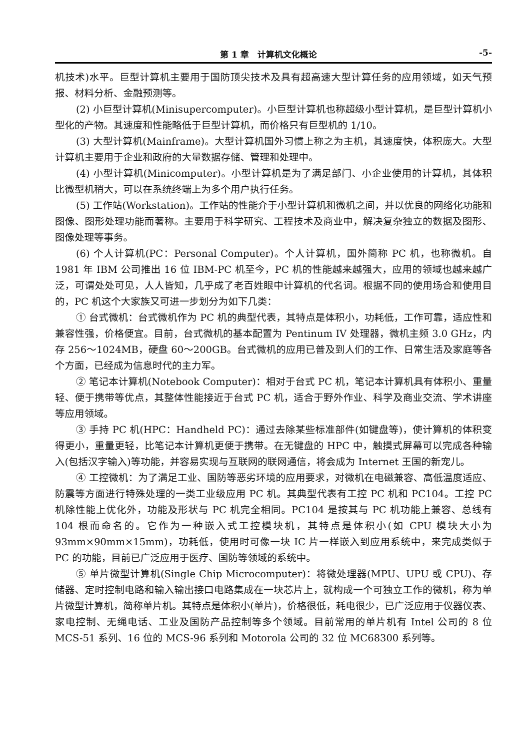第 1 章　计算机文化概论 -5-
机技术)水平。巨型计算机主要用于国防顶尖技术及具有超高速大型计算任务的应用领域，如天气预报、材料分析、金融预测等。
(2) 小巨型计算机(Minisupercomputer)。小巨型计算机也称超级小型计算机，是巨型计算机小型化的产物。其速度和性能略低于巨型计算机，而价格只有巨型机的 1/10。
(3) 大型计算机(Mainframe)。大型计算机国外习惯上称之为主机，其速度快，体积庞大。大型计算机主要用于企业和政府的大量数据存储、管理和处理中。
(4) 小型计算机(Minicomputer)。小型计算机是为了满足部门、小企业使用的计算机，其体积比微型机稍大，可以在系统终端上为多个用户执行任务。
(5) 工作站(Workstation)。工作站的性能介于小型计算机和微机之间，并以优良的网络化功能和图像、图形处理功能而著称。主要用于科学研究、工程技术及商业中，解决复杂独立的数据及图形、图像处理等事务。
(6) 个人计算机(PC：Personal Computer)。个人计算机，国外简称 PC 机，也称微机。自 1981 年 IBM 公司推出 16 位 IBM-PC 机至今，PC 机的性能越来越强大，应用的领域也越来越广泛，可谓处处可见，人人皆知，几乎成了老百姓眼中计算机的代名词。根据不同的使用场合和使用目的，PC 机这个大家族又可进一步划分为如下几类：
① 台式微机：台式微机作为 PC 机的典型代表，其特点是体积小，功耗低，工作可靠，适应性和兼容性强，价格便宜。目前，台式微机的基本配置为 Pentinum IV 处理器，微机主频 3.0 GHz，内存 256～1024MB，硬盘 60～200GB。台式微机的应用已普及到人们的工作、日常生活及家庭等各个方面，已经成为信息时代的主力军。
② 笔记本计算机(Notebook Computer)：相对于台式 PC 机，笔记本计算机具有体积小、重量轻、便于携带等优点，其整体性能接近于台式 PC 机，适合于野外作业、科学及商业交流、学术讲座等应用领域。
③ 手持 PC 机(HPC：Handheld PC)：通过去除某些标准部件(如键盘等)，使计算机的体积变得更小，重量更轻，比笔记本计算机更便于携带。在无键盘的 HPC 中，触摸式屏幕可以完成各种输入(包括汉字输入)等功能，并容易实现与互联网的联网通信，将会成为 Internet 王国的新宠儿。
④ 工控微机：为了满足工业、国防等恶劣环境的应用要求，对微机在电磁兼容、高低温度适应、防震等方面进行特殊处理的一类工业级应用 PC 机。其典型代表有工控 PC 机和 PC104。工控 PC 机除性能上优化外，功能及形状与 PC 机完全相同。PC104 是按其与 PC 机功能上兼容、总线有 104 根而命名的。它作为一种嵌入式工控模块机，其特点是体积小(如 CPU 模块大小为 93mm×90mm×15mm)，功耗低，使用时可像一块 IC 片一样嵌入到应用系统中，来完成类似于 PC 的功能，目前已广泛应用于医疗、国防等领域的系统中。
⑤ 单片微型计算机(Single Chip Microcomputer)：将微处理器(MPU、UPU 或 CPU)、存储器、定时控制电路和输入输出接口电路集成在一块芯片上，就构成一个可独立工作的微机，称为单片微型计算机，简称单片机。其特点是体积小(单片)，价格很低，耗电很少，已广泛应用于仪器仪表、家电控制、无绳电话、工业及国防产品控制等多个领域。目前常用的单片机有 Intel 公司的 8 位 MCS-51 系列、16 位的 MCS-96 系列和 Motorola 公司的 32 位 MC68300 系列等。